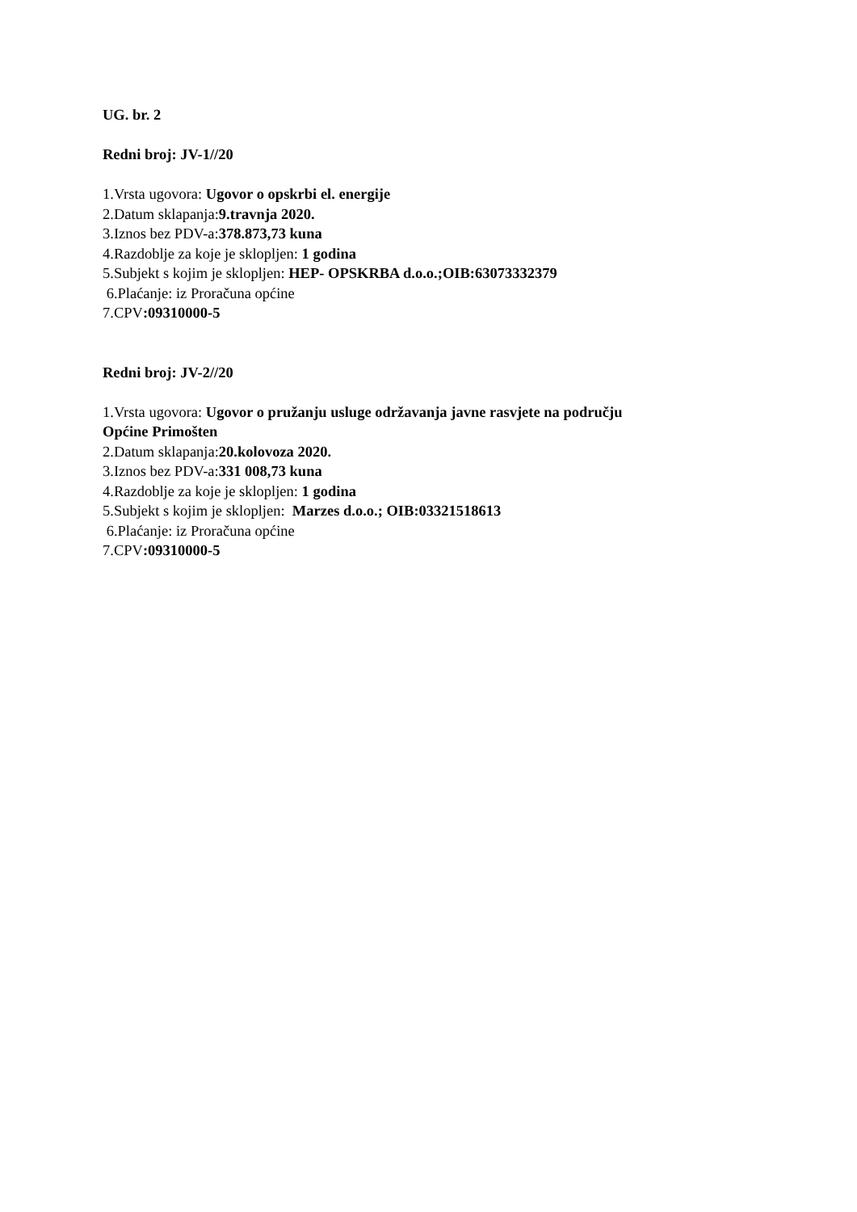UG. br. 2
Redni broj: JV-1//20
1.Vrsta ugovora: Ugovor o opskrbi el. energije
2.Datum sklapanja:9.travnja 2020.
3.Iznos bez PDV-a:378.873,73 kuna
4.Razdoblje za koje je sklopljen: 1 godina
5.Subjekt s kojim je sklopljen: HEP- OPSKRBA d.o.o.;OIB:63073332379
6.Plaćanje: iz Proračuna općine
7.CPV:09310000-5
Redni broj: JV-2//20
1.Vrsta ugovora: Ugovor o pružanju usluge održavanja javne rasvjete na području
Općine Primošten
2.Datum sklapanja:20.kolovoza 2020.
3.Iznos bez PDV-a:331 008,73 kuna
4.Razdoblje za koje je sklopljen: 1 godina
5.Subjekt s kojim je sklopljen: Marzes d.o.o.; OIB:03321518613
6.Plaćanje: iz Proračuna općine
7.CPV:09310000-5